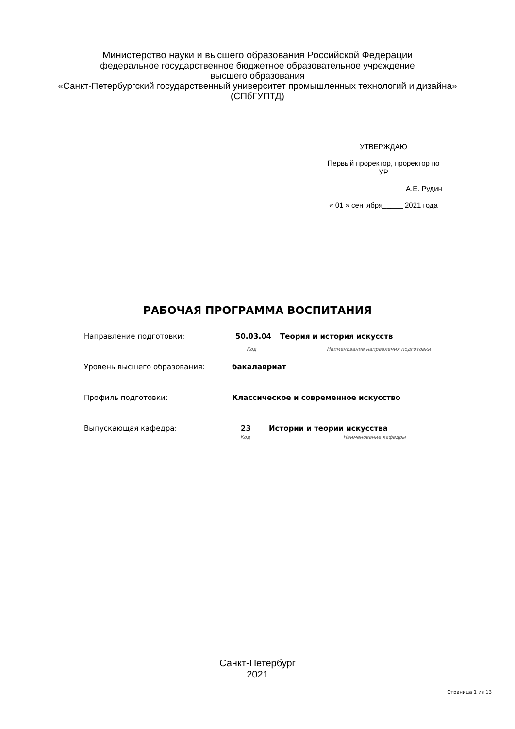Министерство науки и высшего образования Российской Федерации
федеральное государственное бюджетное образовательное учреждение
высшего образования
«Санкт-Петербургский государственный университет промышленных технологий и дизайна»
(СПбГУПТД)
УТВЕРЖДАЮ
Первый проректор, проректор по
УР
____________________А.Е. Рудин
« 01 » сентября_____ 2021 года
РАБОЧАЯ ПРОГРАММА ВОСПИТАНИЯ
Направление подготовки: 50.03.04 Теория и история искусств
Код Наименование направления подготовки
Уровень высшего образования: бакалавриат
Профиль подготовки: Классическое и современное искусство
Выпускающая кафедра: 23 Истории и теории искусства
Код Наименование кафедры
Санкт-Петербург
2021
Страница 1 из 13